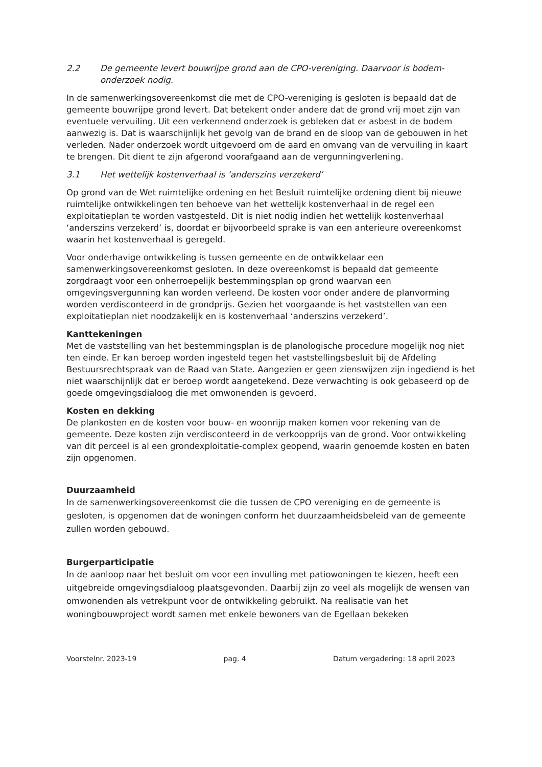2.2 De gemeente levert bouwrijpe grond aan de CPO-vereniging. Daarvoor is bodem-onderzoek nodig.
In de samenwerkingsovereenkomst die met de CPO-vereniging is gesloten is bepaald dat de gemeente bouwrijpe grond levert. Dat betekent onder andere dat de grond vrij moet zijn van eventuele vervuiling. Uit een verkennend onderzoek is gebleken dat er asbest in de bodem aanwezig is. Dat is waarschijnlijk het gevolg van de brand en de sloop van de gebouwen in het verleden. Nader onderzoek wordt uitgevoerd om de aard en omvang van de vervuiling in kaart te brengen. Dit dient te zijn afgerond voorafgaand aan de vergunningverlening.
3.1 Het wettelijk kostenverhaal is ‘anderszins verzekerd’
Op grond van de Wet ruimtelijke ordening en het Besluit ruimtelijke ordening dient bij nieuwe ruimtelijke ontwikkelingen ten behoeve van het wettelijk kostenverhaal in de regel een exploitatieplan te worden vastgesteld. Dit is niet nodig indien het wettelijk kostenverhaal ‘anderszins verzekerd’ is, doordat er bijvoorbeeld sprake is van een anterieure overeenkomst waarin het kostenverhaal is geregeld.
Voor onderhavige ontwikkeling is tussen gemeente en de ontwikkelaar een samenwerkingsovereenkomst gesloten. In deze overeenkomst is bepaald dat gemeente zorgdraagt voor een onherroepelijk bestemmingsplan op grond waarvan een omgevingsvergunning kan worden verleend. De kosten voor onder andere de planvorming worden verdisconteerd in de grondprijs. Gezien het voorgaande is het vaststellen van een exploitatieplan niet noodzakelijk en is kostenverhaal ‘anderszins verzekerd’.
Kanttekeningen
Met de vaststelling van het bestemmingsplan is de planologische procedure mogelijk nog niet ten einde. Er kan beroep worden ingesteld tegen het vaststellingsbesluit bij de Afdeling Bestuursrechtspraak van de Raad van State. Aangezien er geen zienswijzen zijn ingediend is het niet waarschijnlijk dat er beroep wordt aangetekend. Deze verwachting is ook gebaseerd op de goede omgevingsdialoog die met omwonenden is gevoerd.
Kosten en dekking
De plankosten en de kosten voor bouw- en woonrijp maken komen voor rekening van de gemeente. Deze kosten zijn verdisconteerd in de verkoopprijs van de grond. Voor ontwikkeling van dit perceel is al een grondexploitatie-complex geopend, waarin genoemde kosten en baten zijn opgenomen.
Duurzaamheid
In de samenwerkingsovereenkomst die die tussen de CPO vereniging en de gemeente is gesloten, is opgenomen dat de woningen conform het duurzaamheidsbeleid van de gemeente zullen worden gebouwd.
Burgerparticipatie
In de aanloop naar het besluit om voor een invulling met patiowoningen te kiezen, heeft een uitgebreide omgevingsdialoog plaatsgevonden. Daarbij zijn zo veel als mogelijk de wensen van omwonenden als vetrekpunt voor de ontwikkeling gebruikt. Na realisatie van het woningbouwproject wordt samen met enkele bewoners van de Egellaan bekeken
Voorstelnr. 2023-19 pag. 4 Datum vergadering: 18 april 2023